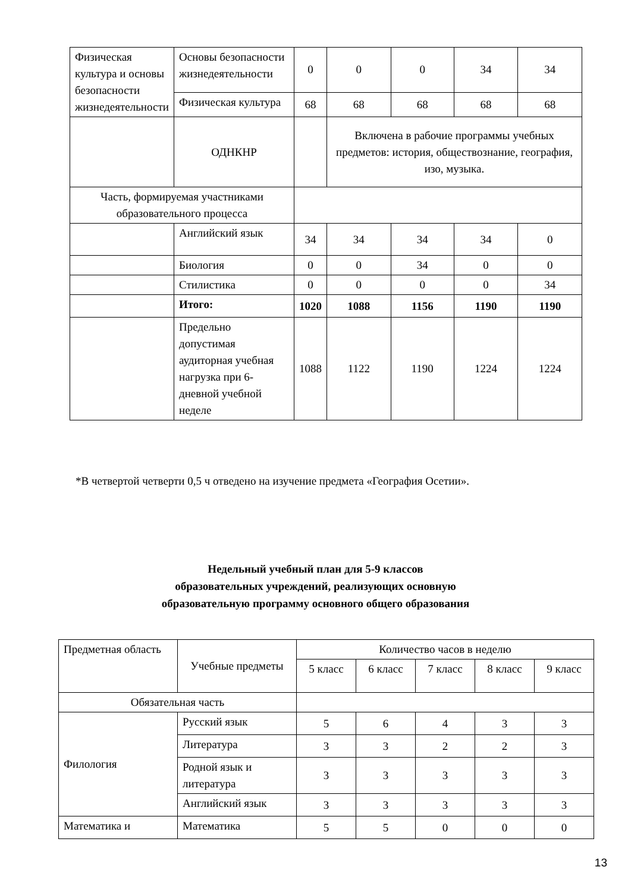| Физическая культура и ос­новы безопасности жизне­деятельности | Основы безопасности жизнедеятельности | 0 | 0 | 0 | 34 | 34 |
| | Физическая культура | 68 | 68 | 68 | 68 | 68 |
| | ОДНКНР | | Включена в рабочие программы учебных предметов: история, обществознание, география, изо, музыка. | | | |
| Часть, формируемая участниками образовательного процесса | | | | | | |
| | Английский язык | 34 | 34 | 34 | 34 | 0 |
| | Биология | 0 | 0 | 34 | 0 | 0 |
| | Стилистика | 0 | 0 | 0 | 0 | 34 |
| | Итого: | 1020 | 1088 | 1156 | 1190 | 1190 |
| | Предельно допустимая аудиторная учебная нагрузка при 6-дневной учебной неделе | 1088 | 1122 | 1190 | 1224 | 1224 |
*В четвертой четверти 0,5 ч отведено на изучение предмета «География Осетии».
Недельный учебный план для 5-9 классов
образовательных учреждений, реализующих основную
образовательную программу основного общего образования
| Предметная область | Учебные предметы | Количество часов в неделю | | | | |
| --- | --- | --- | --- | --- | --- | --- |
| | | 5 класс | 6 класс | 7 класс | 8 класс | 9 класс |
| Обязательная часть | | | | | | |
| Филология | Русский язык | 5 | 6 | 4 | 3 | 3 |
| | Литература | 3 | 3 | 2 | 2 | 3 |
| | Родной язык и литература | 3 | 3 | 3 | 3 | 3 |
| | Английский язык | 3 | 3 | 3 | 3 | 3 |
| Математика и | Математика | 5 | 5 | 0 | 0 | 0 |
13